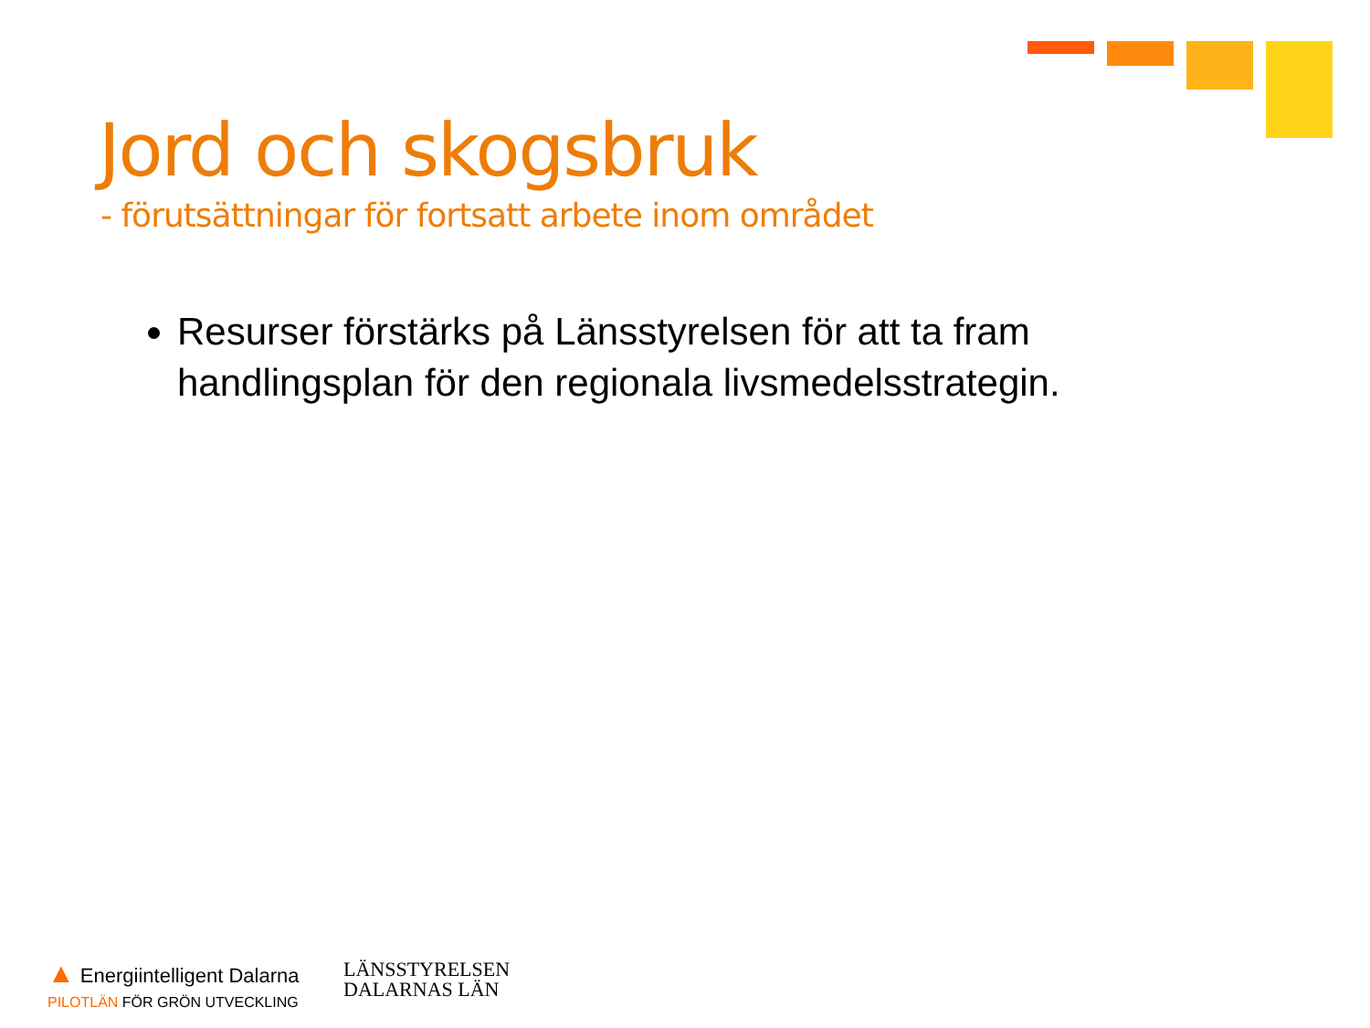Jord och skogsbruk
- förutsättningar för fortsatt arbete inom området
Resurser förstärks på Länsstyrelsen för att ta fram handlingsplan för den regionala livsmedelsstrategin.
▲ Energiintelligent Dalarna
PILOTLÄN FÖR GRÖN UTVECKLING
LÄNSSTYRELSEN
DALARNAS LÄN